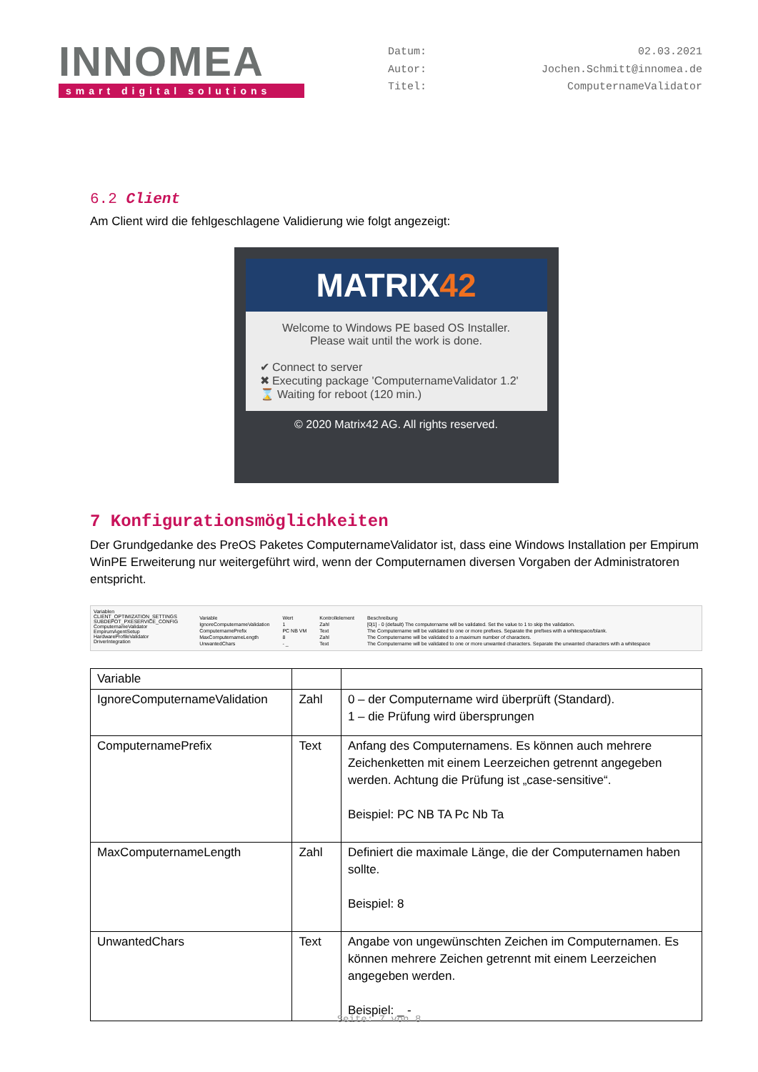INNOMEA
smart digital solutions
Datum: 02.03.2021 Autor: Jochen.Schmitt@innomea.de Titel: ComputernameValidator
6.2 Client
Am Client wird die fehlgeschlagene Validierung wie folgt angezeigt:
MATRIX42
Welcome to Windows PE based OS Installer.
Please wait until the work is done.
✔ Connect to server
✖ Executing package 'ComputernameValidator 1.2'
⌛ Waiting for reboot (120 min.)
© 2020 Matrix42 AG. All rights reserved.
7 Konfigurationsmöglichkeiten
Der Grundgedanke des PreOS Paketes ComputernameValidator ist, dass eine Windows Installation per Empirum WinPE Erweiterung nur weitergeführt wird, wenn der Computernamen diversen Vorgaben der Administratoren entspricht.
Variablen
CLIENT_OPTIMIZATION_SETTINGS
SUBDEPOT_PXESERVICE_CONFIG
ComputernameValidator
EmpirumAgentSetup
HardwareProfileValidator
DriverIntegration
| Variable | Wert | Kontrollelement | Beschreibung |
| IgnoreComputernameValidation | 1 | Zahl | [0/1] - 0 (default) The computername will be validated. Set the value to 1 to skip the validation. |
| ComputernamePrefix | PC NB VM | Text | The Computername will be validated to one or more prefixes. Separate the prefixes with a whitespace/blank. |
| MaxComputernameLength | 8 | Zahl | The Computername will be validated to a maximum number of characters. |
| UnwantedChars | - _ | Text | The Computername will be validated to one or more unwanted characters. Separate the unwanted characters with a whitespace |
| Variable | | |
| IgnoreComputernameValidation | Zahl | 0 – der Computername wird überprüft (Standard). 1 – die Prüfung wird übersprungen |
| ComputernamePrefix | Text | Anfang des Computernamens. Es können auch mehrere Zeichenketten mit einem Leerzeichen getrennt angegeben werden. Achtung die Prüfung ist „case-sensitive“. Beispiel: PC NB TA Pc Nb Ta |
| MaxComputernameLength | Zahl | Definiert die maximale Länge, die der Computernamen haben sollte. Beispiel: 8 |
| UnwantedChars | Text | Angabe von ungewünschten Zeichen im Computernamen. Es können mehrere Zeichen getrennt mit einem Leerzeichen angegeben werden. Beispiel: _ - |
Seite: 7 von 8